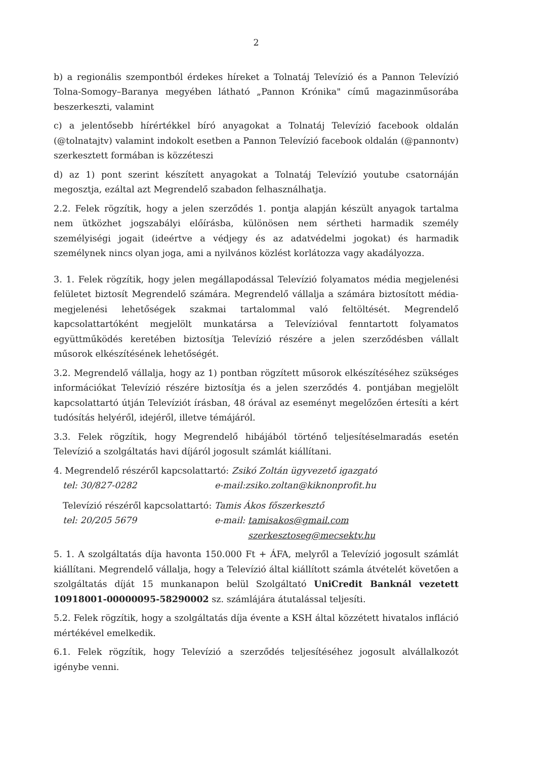2
b) a regionális szempontból érdekes híreket a Tolnatáj Televízió és a Pannon Televízió Tolna-Somogy–Baranya megyében látható „Pannon Krónika" című magazinműsorába beszerkeszti, valamint
c) a jelentősebb hírértékkel bíró anyagokat a Tolnatáj Televízió facebook oldalán (@tolnatajtv) valamint indokolt esetben a Pannon Televízió facebook oldalán (@pannontv) szerkesztett formában is közzéteszi
d) az 1) pont szerint készített anyagokat a Tolnatáj Televízió youtube csatornáján megosztja, ezáltal azt Megrendelő szabadon felhasználhatja.
2.2. Felek rögzítik, hogy a jelen szerződés 1. pontja alapján készült anyagok tartalma nem ütközhet jogszabályi előírásba, különösen nem sértheti harmadik személy személyiségi jogait (ideértve a védjegy és az adatvédelmi jogokat) és harmadik személynek nincs olyan joga, ami a nyilvános közlést korlátozza vagy akadályozza.
3. 1. Felek rögzítik, hogy jelen megállapodással Televízió folyamatos média megjelenési felületet biztosít Megrendelő számára. Megrendelő vállalja a számára biztosított média-megjelenési lehetőségek szakmai tartalommal való feltöltését. Megrendelő kapcsolattartóként megjelölt munkatársa a Televízióval fenntartott folyamatos együttműködés keretében biztosítja Televízió részére a jelen szerződésben vállalt műsorok elkészítésének lehetőségét.
3.2. Megrendelő vállalja, hogy az 1) pontban rögzített műsorok elkészítéséhez szükséges információkat Televízió részére biztosítja és a jelen szerződés 4. pontjában megjelölt kapcsolattartó útján Televíziót írásban, 48 órával az eseményt megelőzően értesíti a kért tudósítás helyéről, idejéről, illetve témájáról.
3.3. Felek rögzítik, hogy Megrendelő hibájából történő teljesítéselmaradás esetén Televízió a szolgáltatás havi díjáról jogosult számlát kiállítani.
4. Megrendelő részéről kapcsolattartó: Zsikó Zoltán ügyvezető igazgató
tel: 30/827-0282 e-mail:zsiko.zoltan@kiknonprofit.hu
Televízió részéről kapcsolattartó: Tamis Ákos főszerkesztő
tel: 20/205 5679 e-mail: tamisakos@gmail.com
szerkesztoseg@mecsektv.hu
5. 1. A szolgáltatás díja havonta 150.000 Ft + ÁFA, melyről a Televízió jogosult számlát kiállítani. Megrendelő vállalja, hogy a Televízió által kiállított számla átvételét követően a szolgáltatás díját 15 munkanapon belül Szolgáltató UniCredit Banknál vezetett 10918001-00000095-58290002 sz. számlájára átutalással teljesíti.
5.2. Felek rögzítik, hogy a szolgáltatás díja évente a KSH által közzétett hivatalos infláció mértékével emelkedik.
6.1. Felek rögzítik, hogy Televízió a szerződés teljesítéséhez jogosult alvállalkozót igénybe venni.